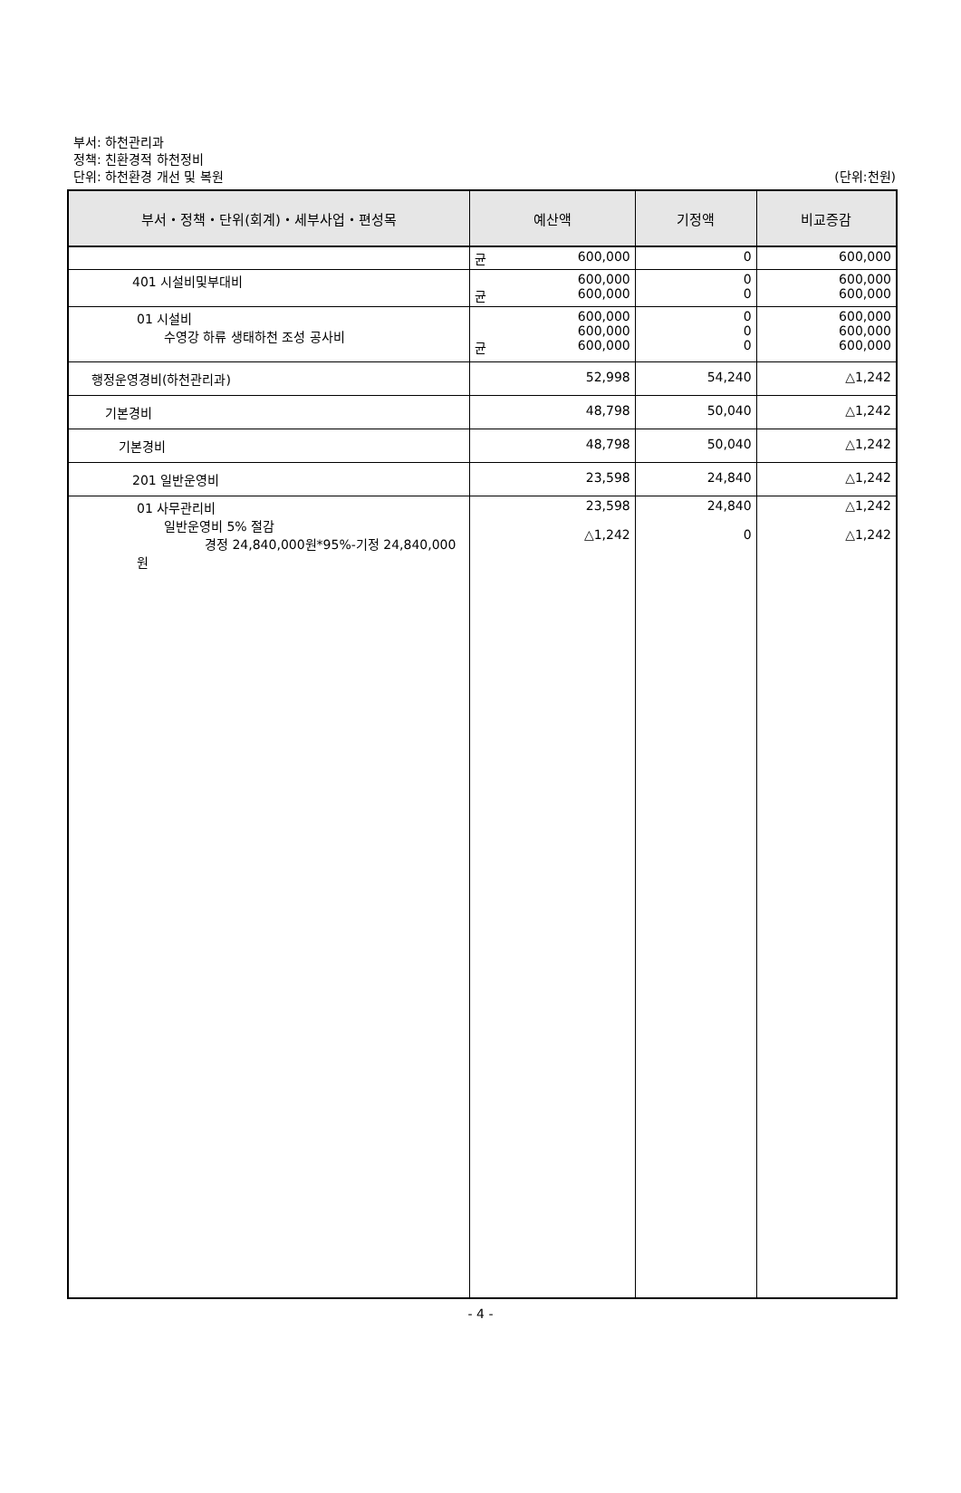부서: 하천관리과
정책: 친환경적 하천정비
단위: 하천환경 개선 및 복원 (단위:천원)
| 부서・정책・단위(회계)・세부사업・편성목 | 예산액 | 기정액 | 비교증감 |
| --- | --- | --- | --- |
| | 균 600,000 | 0 | 600,000 |
| 401 시설비및부대비 | 600,000 균 600,000 | 0 0 | 600,000 600,000 |
| 01 시설비 수영강 하류 생태하천 조성 공사비 | 600,000 600,000 균 600,000 | 0 0 0 | 600,000 600,000 600,000 |
| 행정운영경비(하천관리과) | 52,998 | 54,240 | △1,242 |
| 기본경비 | 48,798 | 50,040 | △1,242 |
| 기본경비 | 48,798 | 50,040 | △1,242 |
| 201 일반운영비 | 23,598 | 24,840 | △1,242 |
| 01 사무관리비 일반운영비 5% 절감 경정 24,840,000원*95%-기정 24,840,000원 | 23,598 △1,242 | 24,840 0 | △1,242 △1,242 |
- 4 -